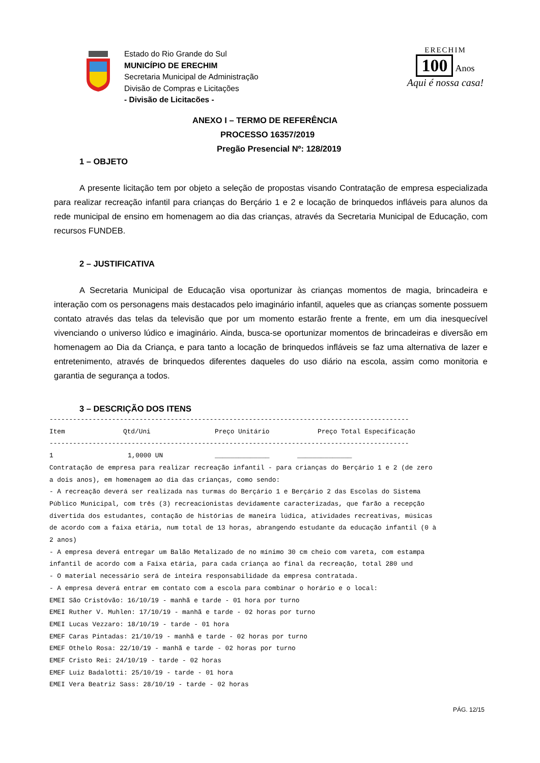Estado do Rio Grande do Sul
MUNICÍPIO DE ERECHIM
Secretaria Municipal de Administração
Divisão de Compras e Licitações
- Divisão de Licitacões -
ERECHIM
100
Anos
Aqui é nossa casa!
ANEXO I – TERMO DE REFERÊNCIA
PROCESSO 16357/2019
Pregão Presencial Nº: 128/2019
1 – OBJETO
A presente licitação tem por objeto a seleção de propostas visando Contratação de empresa especializada para realizar recreação infantil para crianças do Berçário 1 e 2 e locação de brinquedos infláveis para alunos da rede municipal de ensino em homenagem ao dia das crianças, através da Secretaria Municipal de Educação, com recursos FUNDEB.
2 – JUSTIFICATIVA
A Secretaria Municipal de Educação visa oportunizar às crianças momentos de magia, brincadeira e interação com os personagens mais destacados pelo imaginário infantil, aqueles que as crianças somente possuem contato através das telas da televisão que por um momento estarão frente a frente, em um dia inesquecível vivenciando o universo lúdico e imaginário. Ainda, busca-se oportunizar momentos de brincadeiras e diversão em homenagem ao Dia da Criança, e para tanto a locação de brinquedos infláveis se faz uma alternativa de lazer e entretenimento, através de brinquedos diferentes daqueles do uso diário na escola, assim como monitoria e garantia de segurança a todos.
3 – DESCRIÇÃO DOS ITENS
--------------------------------------------------------------------------------------------
| Item | Qtd/Uni | Preço Unitário | Preço Total Especificação |
| --- | --- | --- | --- |
--------------------------------------------------------------------------------------------
| 1 | 1,0000 UN | ______________ | ______________ |
Contratação de empresa para realizar recreação infantil - para crianças do Berçário 1 e 2 (de zero a dois anos), em homenagem ao dia das crianças, como sendo: - A recreação deverá ser realizada nas turmas do Berçário 1 e Berçário 2 das Escolas do Sistema Público Municipal, com três (3) recreacionistas devidamente caracterizadas, que farão a recepção divertida dos estudantes, contação de histórias de maneira lúdica, atividades recreativas, músicas de acordo com a faixa etária, num total de 13 horas, abrangendo estudante da educação infantil (0 à 2 anos) - A empresa deverá entregar um Balão Metalizado de no mínimo 30 cm cheio com vareta, com estampa infantil de acordo com a Faixa etária, para cada criança ao final da recreação, total 280 und - O material necessário será de inteira responsabilidade da empresa contratada. - A empresa deverá entrar em contato com a escola para combinar o horário e o local: EMEI São Cristóvão: 16/10/19 - manhã e tarde - 01 hora por turno EMEI Ruther V. Muhlen: 17/10/19 - manhã e tarde - 02 horas por turno EMEI Lucas Vezzaro: 18/10/19 - tarde - 01 hora EMEF Caras Pintadas: 21/10/19 - manhã e tarde - 02 horas por turno EMEF Othelo Rosa: 22/10/19 - manhã e tarde - 02 horas por turno EMEF Cristo Rei: 24/10/19 - tarde - 02 horas EMEF Luiz Badalotti: 25/10/19 - tarde - 01 hora EMEI Vera Beatriz Sass: 28/10/19 - tarde - 02 horas
PÁG. 12/15